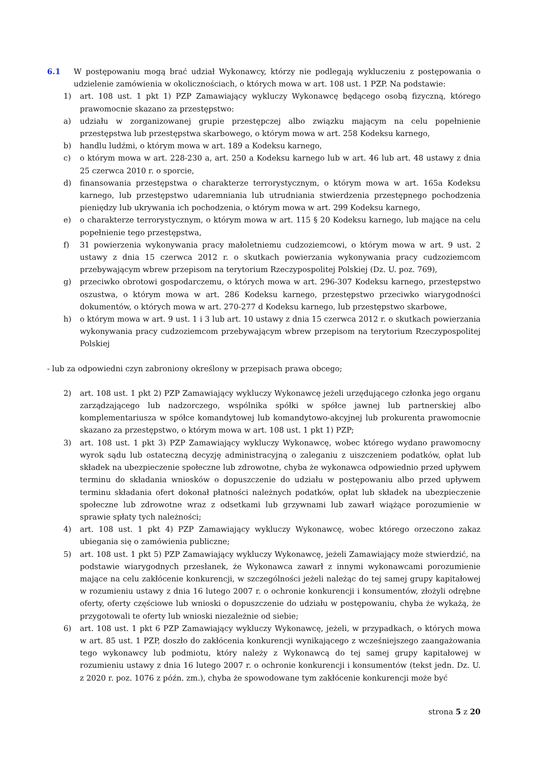6.1 W postępowaniu mogą brać udział Wykonawcy, którzy nie podlegają wykluczeniu z postępowania o udzielenie zamówienia w okolicznościach, o których mowa w art. 108 ust. 1 PZP. Na podstawie:
1) art. 108 ust. 1 pkt 1) PZP Zamawiający wykluczy Wykonawcę będącego osobą fizyczną, którego prawomocnie skazano za przestępstwo:
a) udziału w zorganizowanej grupie przestępczej albo związku mającym na celu popełnienie przestępstwa lub przestępstwa skarbowego, o którym mowa w art. 258 Kodeksu karnego,
b) handlu ludźmi, o którym mowa w art. 189 a Kodeksu karnego,
c) o którym mowa w art. 228-230 a, art. 250 a Kodeksu karnego lub w art. 46 lub art. 48 ustawy z dnia 25 czerwca 2010 r. o sporcie,
d) finansowania przestępstwa o charakterze terrorystycznym, o którym mowa w art. 165a Kodeksu karnego, lub przestępstwo udaremniania lub utrudniania stwierdzenia przestępnego pochodzenia pieniędzy lub ukrywania ich pochodzenia, o którym mowa w art. 299 Kodeksu karnego,
e) o charakterze terrorystycznym, o którym mowa w art. 115 § 20 Kodeksu karnego, lub mające na celu popełnienie tego przestępstwa,
f) 31 powierzenia wykonywania pracy małoletniemu cudzoziemcowi, o którym mowa w art. 9 ust. 2 ustawy z dnia 15 czerwca 2012 r. o skutkach powierzania wykonywania pracy cudzoziemcom przebywającym wbrew przepisom na terytorium Rzeczypospolitej Polskiej (Dz. U. poz. 769),
g) przeciwko obrotowi gospodarczemu, o których mowa w art. 296-307 Kodeksu karnego, przestępstwo oszustwa, o którym mowa w art. 286 Kodeksu karnego, przestępstwo przeciwko wiarygodności dokumentów, o których mowa w art. 270-277 d Kodeksu karnego, lub przestępstwo skarbowe,
h) o którym mowa w art. 9 ust. 1 i 3 lub art. 10 ustawy z dnia 15 czerwca 2012 r. o skutkach powierzania wykonywania pracy cudzoziemcom przebywającym wbrew przepisom na terytorium Rzeczypospolitej Polskiej
- lub za odpowiedni czyn zabroniony określony w przepisach prawa obcego;
2) art. 108 ust. 1 pkt 2) PZP Zamawiający wykluczy Wykonawcę jeżeli urzędującego członka jego organu zarządzającego lub nadzorczego, wspólnika spółki w spółce jawnej lub partnerskiej albo komplementariusza w spółce komandytowej lub komandytowo-akcyjnej lub prokurenta prawomocnie skazano za przestępstwo, o którym mowa w art. 108 ust. 1 pkt 1) PZP;
3) art. 108 ust. 1 pkt 3) PZP Zamawiający wykluczy Wykonawcę, wobec którego wydano prawomocny wyrok sądu lub ostateczną decyzję administracyjną o zaleganiu z uiszczeniem podatków, opłat lub składek na ubezpieczenie społeczne lub zdrowotne, chyba że wykonawca odpowiednio przed upływem terminu do składania wniosków o dopuszczenie do udziału w postępowaniu albo przed upływem terminu składania ofert dokonał płatności należnych podatków, opłat lub składek na ubezpieczenie społeczne lub zdrowotne wraz z odsetkami lub grzywnami lub zawarł wiążące porozumienie w sprawie spłaty tych należności;
4) art. 108 ust. 1 pkt 4) PZP Zamawiający wykluczy Wykonawcę, wobec którego orzeczono zakaz ubiegania się o zamówienia publiczne;
5) art. 108 ust. 1 pkt 5) PZP Zamawiający wykluczy Wykonawcę, jeżeli Zamawiający może stwierdzić, na podstawie wiarygodnych przesłanek, że Wykonawca zawarł z innymi wykonawcami porozumienie mające na celu zakłócenie konkurencji, w szczególności jeżeli należąc do tej samej grupy kapitałowej w rozumieniu ustawy z dnia 16 lutego 2007 r. o ochronie konkurencji i konsumentów, złożyli odrębne oferty, oferty częściowe lub wnioski o dopuszczenie do udziału w postępowaniu, chyba że wykażą, że przygotowali te oferty lub wnioski niezależnie od siebie;
6) art. 108 ust. 1 pkt 6 PZP Zamawiający wykluczy Wykonawcę, jeżeli, w przypadkach, o których mowa w art. 85 ust. 1 PZP, doszło do zakłócenia konkurencji wynikającego z wcześniejszego zaangażowania tego wykonawcy lub podmiotu, który należy z Wykonawcą do tej samej grupy kapitałowej w rozumieniu ustawy z dnia 16 lutego 2007 r. o ochronie konkurencji i konsumentów (tekst jedn. Dz. U. z 2020 r. poz. 1076 z późn. zm.), chyba że spowodowane tym zakłócenie konkurencji może być
strona 5 z 20